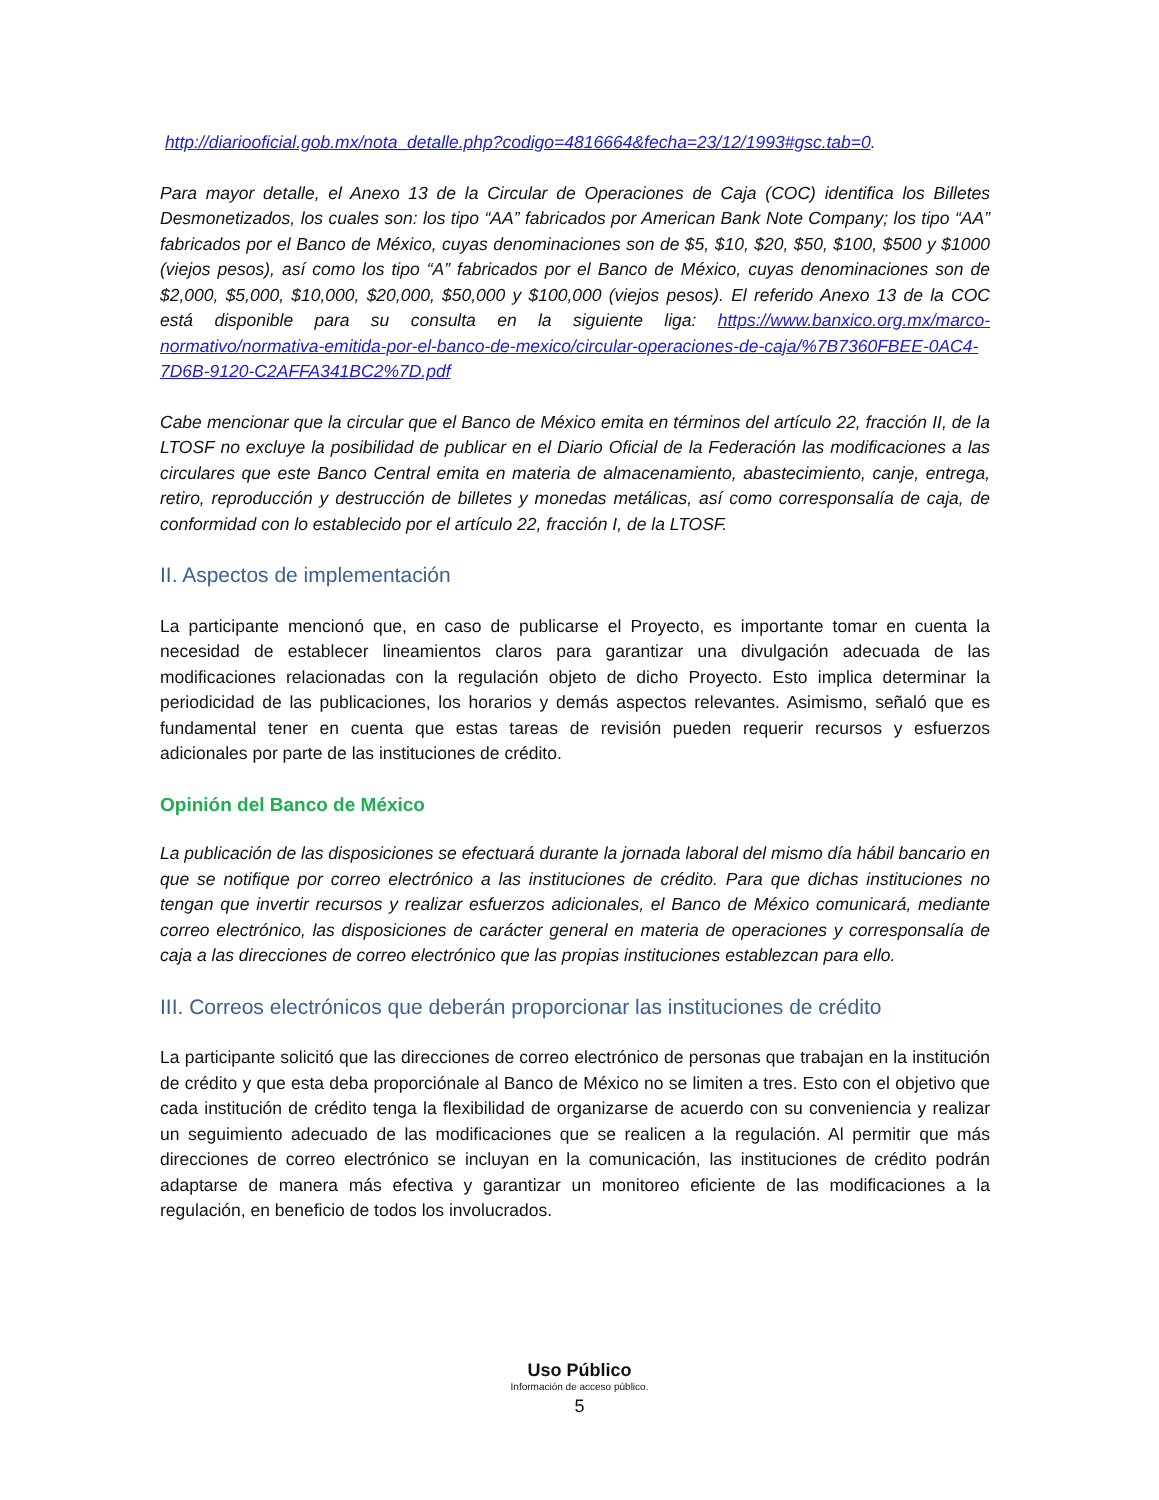http://diariooficial.gob.mx/nota_detalle.php?codigo=4816664&fecha=23/12/1993#gsc.tab=0.
Para mayor detalle, el Anexo 13 de la Circular de Operaciones de Caja (COC) identifica los Billetes Desmonetizados, los cuales son: los tipo “AA” fabricados por American Bank Note Company; los tipo “AA” fabricados por el Banco de México, cuyas denominaciones son de $5, $10, $20, $50, $100, $500 y $1000 (viejos pesos), así como los tipo “A” fabricados por el Banco de México, cuyas denominaciones son de $2,000, $5,000, $10,000, $20,000, $50,000 y $100,000 (viejos pesos). El referido Anexo 13 de la COC está disponible para su consulta en la siguiente liga: https://www.banxico.org.mx/marco-normativo/normativa-emitida-por-el-banco-de-mexico/circular-operaciones-de-caja/%7B7360FBEE-0AC4-7D6B-9120-C2AFFA341BC2%7D.pdf
Cabe mencionar que la circular que el Banco de México emita en términos del artículo 22, fracción II, de la LTOSF no excluye la posibilidad de publicar en el Diario Oficial de la Federación las modificaciones a las circulares que este Banco Central emita en materia de almacenamiento, abastecimiento, canje, entrega, retiro, reproducción y destrucción de billetes y monedas metálicas, así como corresponsalía de caja, de conformidad con lo establecido por el artículo 22, fracción I, de la LTOSF.
II. Aspectos de implementación
La participante mencionó que, en caso de publicarse el Proyecto, es importante tomar en cuenta la necesidad de establecer lineamientos claros para garantizar una divulgación adecuada de las modificaciones relacionadas con la regulación objeto de dicho Proyecto. Esto implica determinar la periodicidad de las publicaciones, los horarios y demás aspectos relevantes. Asimismo, señaló que es fundamental tener en cuenta que estas tareas de revisión pueden requerir recursos y esfuerzos adicionales por parte de las instituciones de crédito.
Opinión del Banco de México
La publicación de las disposiciones se efectuará durante la jornada laboral del mismo día hábil bancario en que se notifique por correo electrónico a las instituciones de crédito. Para que dichas instituciones no tengan que invertir recursos y realizar esfuerzos adicionales, el Banco de México comunicará, mediante correo electrónico, las disposiciones de carácter general en materia de operaciones y corresponsalía de caja a las direcciones de correo electrónico que las propias instituciones establezcan para ello.
III. Correos electrónicos que deberán proporcionar las instituciones de crédito
La participante solicitó que las direcciones de correo electrónico de personas que trabajan en la institución de crédito y que esta deba proporciónale al Banco de México no se limiten a tres. Esto con el objetivo que cada institución de crédito tenga la flexibilidad de organizarse de acuerdo con su conveniencia y realizar un seguimiento adecuado de las modificaciones que se realicen a la regulación. Al permitir que más direcciones de correo electrónico se incluyan en la comunicación, las instituciones de crédito podrán adaptarse de manera más efectiva y garantizar un monitoreo eficiente de las modificaciones a la regulación, en beneficio de todos los involucrados.
Uso Público
Información de acceso público.
5